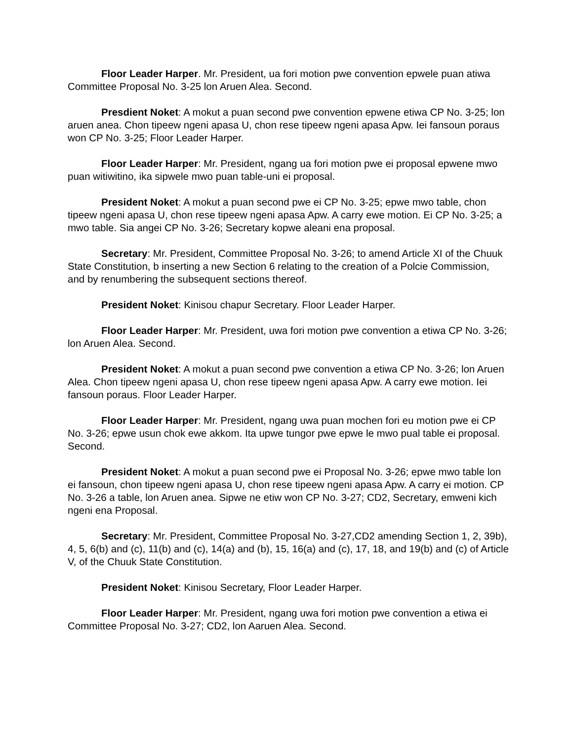Floor Leader Harper. Mr. President, ua fori motion pwe convention epwele puan atiwa Committee Proposal No. 3-25 lon Aruen Alea. Second.
Presdient Noket: A mokut a puan second pwe convention epwene etiwa CP No. 3-25; lon aruen anea. Chon tipeew ngeni apasa U, chon rese tipeew ngeni apasa Apw. Iei fansoun poraus won CP No. 3-25; Floor Leader Harper.
Floor Leader Harper: Mr. President, ngang ua fori motion pwe ei proposal epwene mwo puan witiwitino, ika sipwele mwo puan table-uni ei proposal.
President Noket: A mokut a puan second pwe ei CP No. 3-25; epwe mwo table, chon tipeew ngeni apasa U, chon rese tipeew ngeni apasa Apw. A carry ewe motion. Ei CP No. 3-25; a mwo table. Sia angei CP No. 3-26; Secretary kopwe aleani ena proposal.
Secretary: Mr. President, Committee Proposal No. 3-26; to amend Article XI of the Chuuk State Constitution, b inserting a new Section 6 relating to the creation of a Polcie Commission, and by renumbering the subsequent sections thereof.
President Noket: Kinisou chapur Secretary. Floor Leader Harper.
Floor Leader Harper: Mr. President, uwa fori motion pwe convention a etiwa CP No. 3-26; lon Aruen Alea. Second.
President Noket: A mokut a puan second pwe convention a etiwa CP No. 3-26; lon Aruen Alea. Chon tipeew ngeni apasa U, chon rese tipeew ngeni apasa Apw. A carry ewe motion. Iei fansoun poraus. Floor Leader Harper.
Floor Leader Harper: Mr. President, ngang uwa puan mochen fori eu motion pwe ei CP No. 3-26; epwe usun chok ewe akkom. Ita upwe tungor pwe epwe le mwo pual table ei proposal. Second.
President Noket: A mokut a puan second pwe ei Proposal No. 3-26; epwe mwo table lon ei fansoun, chon tipeew ngeni apasa U, chon rese tipeew ngeni apasa Apw. A carry ei motion. CP No. 3-26 a table, lon Aruen anea. Sipwe ne etiw won CP No. 3-27; CD2, Secretary, emweni kich ngeni ena Proposal.
Secretary: Mr. President, Committee Proposal No. 3-27,CD2 amending Section 1, 2, 39b), 4, 5, 6(b) and (c), 11(b) and (c), 14(a) and (b), 15, 16(a) and (c), 17, 18, and 19(b) and (c) of Article V, of the Chuuk State Constitution.
President Noket: Kinisou Secretary, Floor Leader Harper.
Floor Leader Harper: Mr. President, ngang uwa fori motion pwe convention a etiwa ei Committee Proposal No. 3-27; CD2, lon Aaruen Alea. Second.